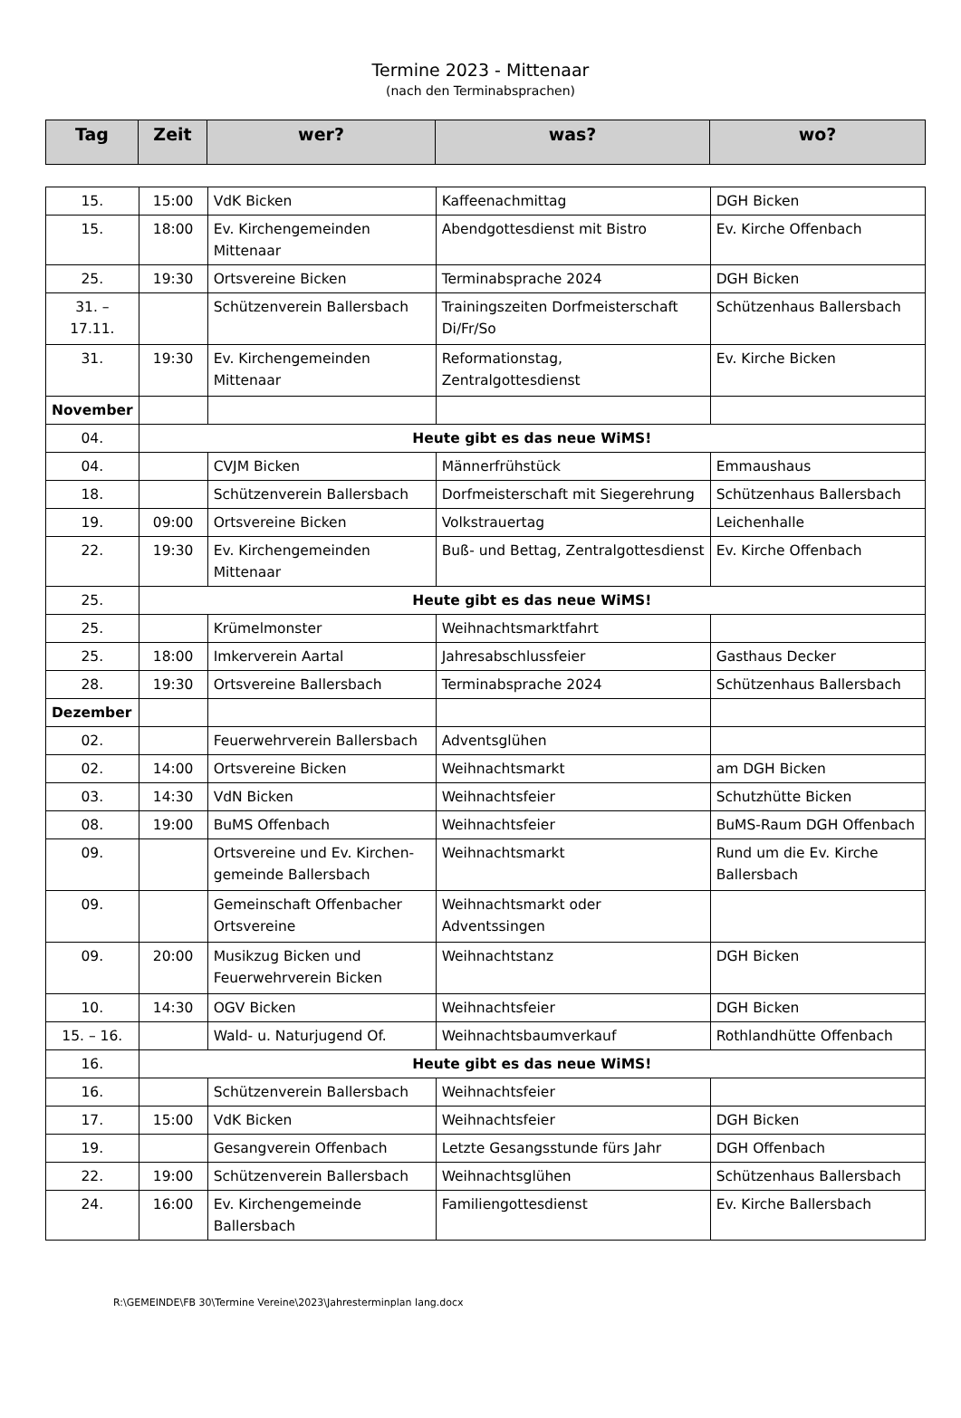Termine 2023 - Mittenaar
(nach den Terminabsprachen)
| Tag | Zeit | wer? | was? | wo? |
| --- | --- | --- | --- | --- |
| 15. | 15:00 | VdK Bicken | Kaffeenachmittag | DGH Bicken |
| 15. | 18:00 | Ev. Kirchengemeinden Mittenaar | Abendgottesdienst mit Bistro | Ev. Kirche Offenbach |
| 25. | 19:30 | Ortsvereine Bicken | Terminabsprache 2024 | DGH Bicken |
| 31. – 17.11. | | Schützenverein Ballersbach | Trainingszeiten Dorfmeisterschaft Di/Fr/So | Schützenhaus Ballersbach |
| 31. | 19:30 | Ev. Kirchengemeinden Mittenaar | Reformationstag, Zentralgottesdienst | Ev. Kirche Bicken |
| November | | | | |
| 04. | Heute gibt es das neue WiMS! | | | |
| 04. | | CVJM Bicken | Männerfrühstück | Emmaushaus |
| 18. | | Schützenverein Ballersbach | Dorfmeisterschaft mit Siegerehrung | Schützenhaus Ballersbach |
| 19. | 09:00 | Ortsvereine Bicken | Volkstrauertag | Leichenhalle |
| 22. | 19:30 | Ev. Kirchengemeinden Mittenaar | Buß- und Bettag, Zentralgottesdienst | Ev. Kirche Offenbach |
| 25. | Heute gibt es das neue WiMS! | | | |
| 25. | | Krümelmonster | Weihnachtsmarktfahrt | |
| 25. | 18:00 | Imkerverein Aartal | Jahresabschlussfeier | Gasthaus Decker |
| 28. | 19:30 | Ortsvereine Ballersbach | Terminabsprache 2024 | Schützenhaus Ballersbach |
| Dezember | | | | |
| 02. | | Feuerwehrverein Ballersbach | Adventsglühen | |
| 02. | 14:00 | Ortsvereine Bicken | Weihnachtsmarkt | am DGH Bicken |
| 03. | 14:30 | VdN Bicken | Weihnachtsfeier | Schutzhütte Bicken |
| 08. | 19:00 | BuMS Offenbach | Weihnachtsfeier | BuMS-Raum DGH Offenbach |
| 09. | | Ortsvereine und Ev. Kirchen-gemeinde Ballersbach | Weihnachtsmarkt | Rund um die Ev. Kirche Ballersbach |
| 09. | | Gemeinschaft Offenbacher Ortsvereine | Weihnachtsmarkt oder Adventssingen | |
| 09. | 20:00 | Musikzug Bicken und Feuerwehrverein Bicken | Weihnachtstanz | DGH Bicken |
| 10. | 14:30 | OGV Bicken | Weihnachtsfeier | DGH Bicken |
| 15. – 16. | | Wald- u. Naturjugend Of. | Weihnachtsbaumverkauf | Rothlandhütte Offenbach |
| 16. | Heute gibt es das neue WiMS! | | | |
| 16. | | Schützenverein Ballersbach | Weihnachtsfeier | |
| 17. | 15:00 | VdK Bicken | Weihnachtsfeier | DGH Bicken |
| 19. | | Gesangverein Offenbach | Letzte Gesangsstunde fürs Jahr | DGH Offenbach |
| 22. | 19:00 | Schützenverein Ballersbach | Weihnachtsglühen | Schützenhaus Ballersbach |
| 24. | 16:00 | Ev. Kirchengemeinde Ballersbach | Familiengottesdienst | Ev. Kirche Ballersbach |
R:\GEMEINDE\FB 30\Termine Vereine\2023\Jahresterminplan lang.docx